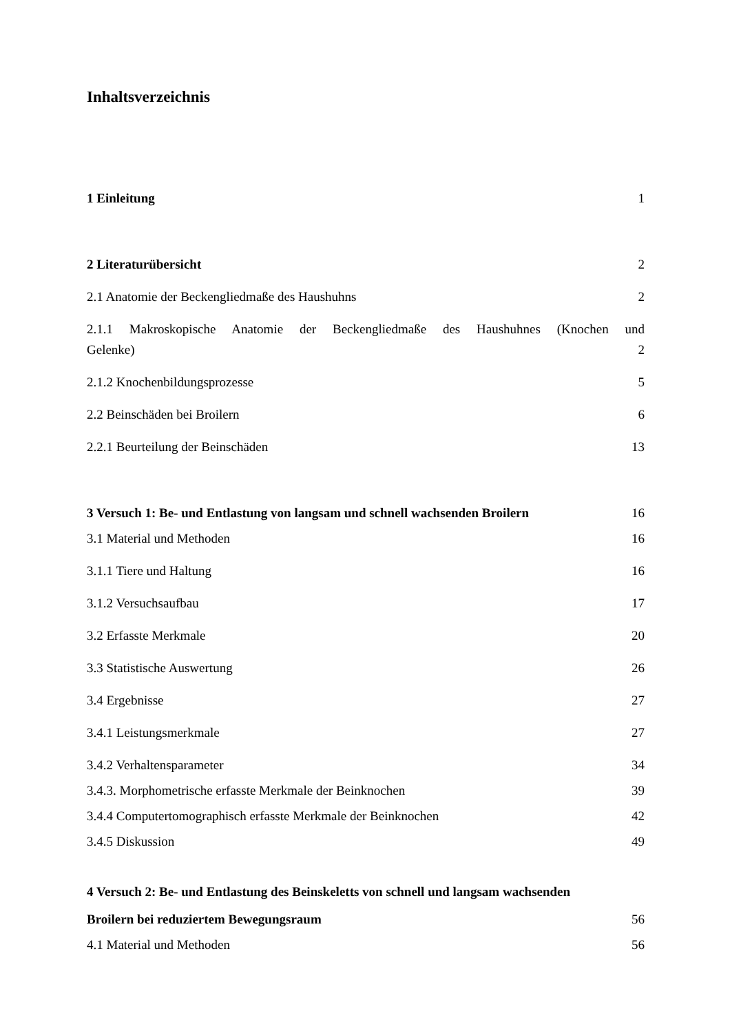Inhaltsverzeichnis
1 Einleitung 1
2 Literaturübersicht 2
2.1 Anatomie der Beckengliedmaße des Haushuhns 2
2.1.1 Makroskopische Anatomie der Beckengliedmaße des Haushuhnes (Knochen und
Gelenke) 2
2.1.2 Knochenbildungsprozesse 5
2.2 Beinschäden bei Broilern 6
2.2.1 Beurteilung der Beinschäden 13
3 Versuch 1: Be- und Entlastung von langsam und schnell wachsenden Broilern 16
3.1 Material und Methoden 16
3.1.1 Tiere und Haltung 16
3.1.2 Versuchsaufbau 17
3.2 Erfasste Merkmale 20
3.3 Statistische Auswertung 26
3.4 Ergebnisse 27
3.4.1 Leistungsmerkmale 27
3.4.2 Verhaltensparameter 34
3.4.3. Morphometrische erfasste Merkmale der Beinknochen 39
3.4.4 Computertomographisch erfasste Merkmale der Beinknochen 42
3.4.5 Diskussion 49
4 Versuch 2: Be- und Entlastung des Beinskeletts von schnell und langsam wachsenden
Broilern bei reduziertem Bewegungsraum 56
4.1 Material und Methoden 56